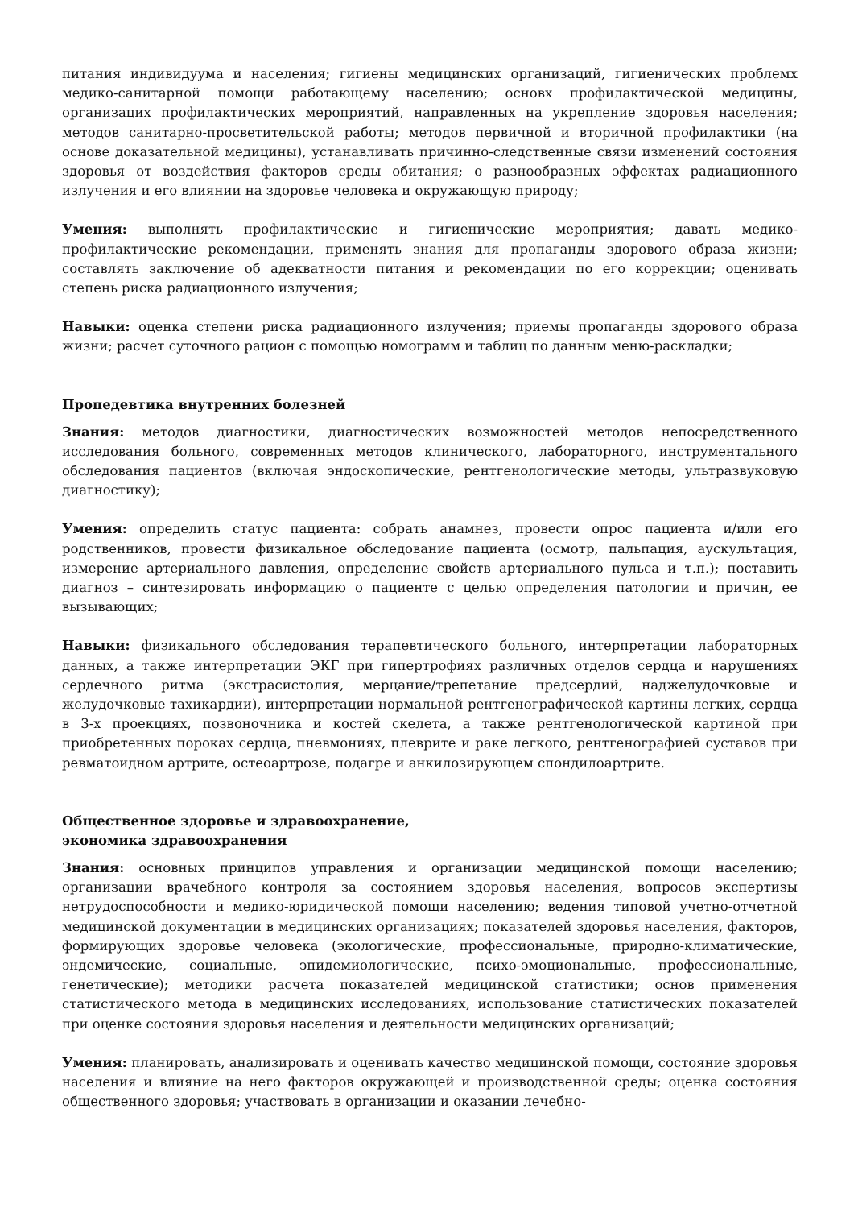питания индивидуума и населения; гигиены медицинских организаций, гигиенических проблемх медико-санитарной помощи работающему населению; основх профилактической медицины, организацих профилактических мероприятий, направленных на укрепление здоровья населения; методов санитарно-просветительской работы; методов первичной и вторичной профилактики (на основе доказательной медицины), устанавливать причинно-следственные связи изменений состояния здоровья от воздействия факторов среды обитания; о разнообразных эффектах радиационного излучения и его влиянии на здоровье человека и окружающую природу;
Умения: выполнять профилактические и гигиенические мероприятия; давать медико-профилактические рекомендации, применять знания для пропаганды здорового образа жизни; составлять заключение об адекватности питания и рекомендации по его коррекции; оценивать степень риска радиационного излучения;
Навыки: оценка степени риска радиационного излучения; приемы пропаганды здорового образа жизни; расчет суточного рацион с помощью номограмм и таблиц по данным меню-раскладки;
Пропедевтика внутренних болезней
Знания: методов диагностики, диагностических возможностей методов непосредственного исследования больного, современных методов клинического, лабораторного, инструментального обследования пациентов (включая эндоскопические, рентгенологические методы, ультразвуковую диагностику);
Умения: определить статус пациента: собрать анамнез, провести опрос пациента и/или его родственников, провести физикальное обследование пациента (осмотр, пальпация, аускультация, измерение артериального давления, определение свойств артериального пульса и т.п.); поставить диагноз – синтезировать информацию о пациенте с целью определения патологии и причин, ее вызывающих;
Навыки: физикального обследования терапевтического больного, интерпретации лабораторных данных, а также интерпретации ЭКГ при гипертрофиях различных отделов сердца и нарушениях сердечного ритма (экстрасистолия, мерцание/трепетание предсердий, наджелудочковые и желудочковые тахикардии), интерпретации нормальной рентгенографической картины легких, сердца в 3-х проекциях, позвоночника и костей скелета, а также рентгенологической картиной при приобретенных пороках сердца, пневмониях, плеврите и раке легкого, рентгенографией суставов при ревматоидном артрите, остеоартрозе, подагре и анкилозирующем спондилоартрите.
Общественное здоровье и здравоохранение,
экономика здравоохранения
Знания: основных принципов управления и организации медицинской помощи населению; организации врачебного контроля за состоянием здоровья населения, вопросов экспертизы нетрудоспособности и медико-юридической помощи населению; ведения типовой учетно-отчетной медицинской документации в медицинских организациях; показателей здоровья населения, факторов, формирующих здоровье человека (экологические, профессиональные, природно-климатические, эндемические, социальные, эпидемиологические, психо-эмоциональные, профессиональные, генетические); методики расчета показателей медицинской статистики; основ применения статистического метода в медицинских исследованиях, использование статистических показателей при оценке состояния здоровья населения и деятельности медицинских организаций;
Умения: планировать, анализировать и оценивать качество медицинской помощи, состояние здоровья населения и влияние на него факторов окружающей и производственной среды; оценка состояния общественного здоровья; участвовать в организации и оказании лечебно-